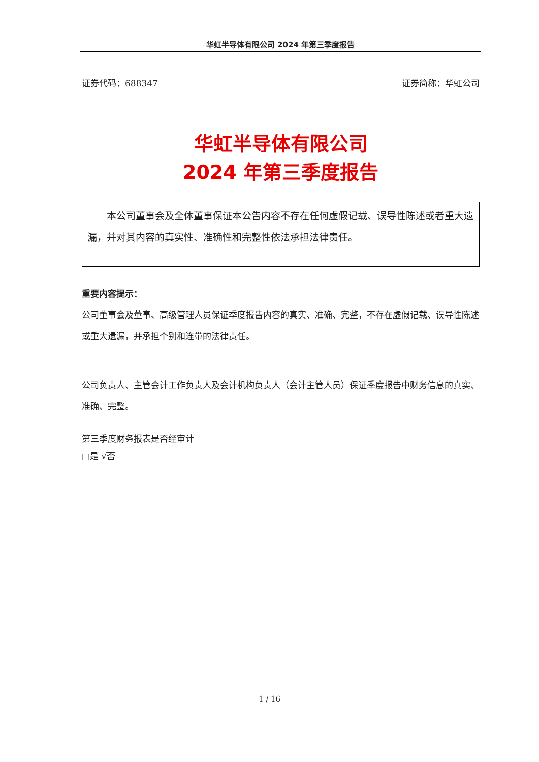华虹半导体有限公司 2024 年第三季度报告
证券代码：688347 证券简称：华虹公司
华虹半导体有限公司
2024 年第三季度报告
  本公司董事会及全体董事保证本公告内容不存在任何虚假记载、误导性陈述或者重大遗漏，并对其内容的真实性、准确性和完整性依法承担法律责任。
重要内容提示：
公司董事会及董事、高级管理人员保证季度报告内容的真实、准确、完整，不存在虚假记载、误导性陈述或重大遗漏，并承担个别和连带的法律责任。
公司负责人、主管会计工作负责人及会计机构负责人（会计主管人员）保证季度报告中财务信息的真实、准确、完整。
第三季度财务报表是否经审计
□是 √否
1 / 16